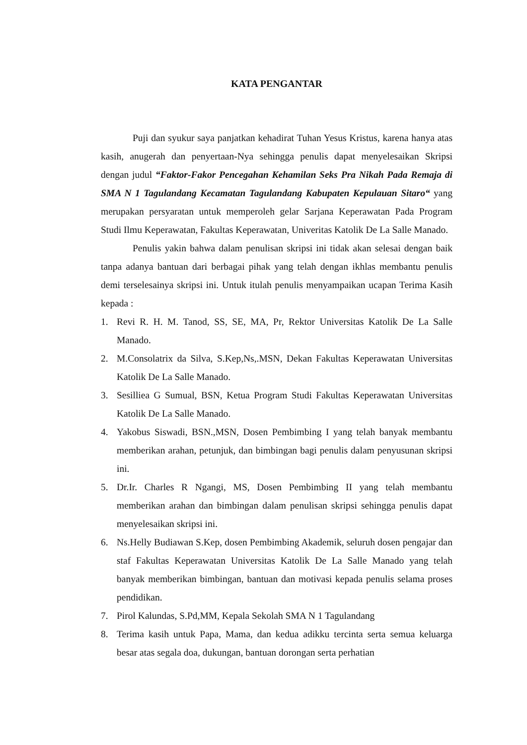KATA PENGANTAR
Puji dan syukur saya panjatkan kehadirat Tuhan Yesus Kristus, karena hanya atas kasih, anugerah dan penyertaan-Nya sehingga penulis dapat menyelesaikan Skripsi dengan judul “Faktor-Fakor Pencegahan Kehamilan Seks Pra Nikah Pada Remaja di SMA N 1 Tagulandang Kecamatan Tagulandang Kabupaten Kepulauan Sitaro“ yang merupakan persyaratan untuk memperoleh gelar Sarjana Keperawatan Pada Program Studi Ilmu Keperawatan, Fakultas Keperawatan, Univeritas Katolik De La Salle Manado.
Penulis yakin bahwa dalam penulisan skripsi ini tidak akan selesai dengan baik tanpa adanya bantuan dari berbagai pihak yang telah dengan ikhlas membantu penulis demi terselesainya skripsi ini. Untuk itulah penulis menyampaikan ucapan Terima Kasih kepada :
1. Revi R. H. M. Tanod, SS, SE, MA, Pr, Rektor Universitas Katolik De La Salle Manado.
2. M.Consolatrix da Silva, S.Kep,Ns,.MSN, Dekan Fakultas Keperawatan Universitas Katolik De La Salle Manado.
3. Sesilliea G Sumual, BSN, Ketua Program Studi Fakultas Keperawatan Universitas Katolik De La Salle Manado.
4. Yakobus Siswadi, BSN.,MSN, Dosen Pembimbing I yang telah banyak membantu memberikan arahan, petunjuk, dan bimbingan bagi penulis dalam penyusunan skripsi ini.
5. Dr.Ir. Charles R Ngangi, MS, Dosen Pembimbing II yang telah membantu memberikan arahan dan bimbingan dalam penulisan skripsi sehingga penulis dapat menyelesaikan skripsi ini.
6. Ns.Helly Budiawan S.Kep, dosen Pembimbing Akademik, seluruh dosen pengajar dan staf Fakultas Keperawatan Universitas Katolik De La Salle Manado yang telah banyak memberikan bimbingan, bantuan dan motivasi kepada penulis selama proses pendidikan.
7. Pirol Kalundas, S.Pd,MM, Kepala Sekolah SMA N 1 Tagulandang
8. Terima kasih untuk Papa, Mama, dan kedua adikku tercinta serta semua keluarga besar atas segala doa, dukungan, bantuan dorongan serta perhatian